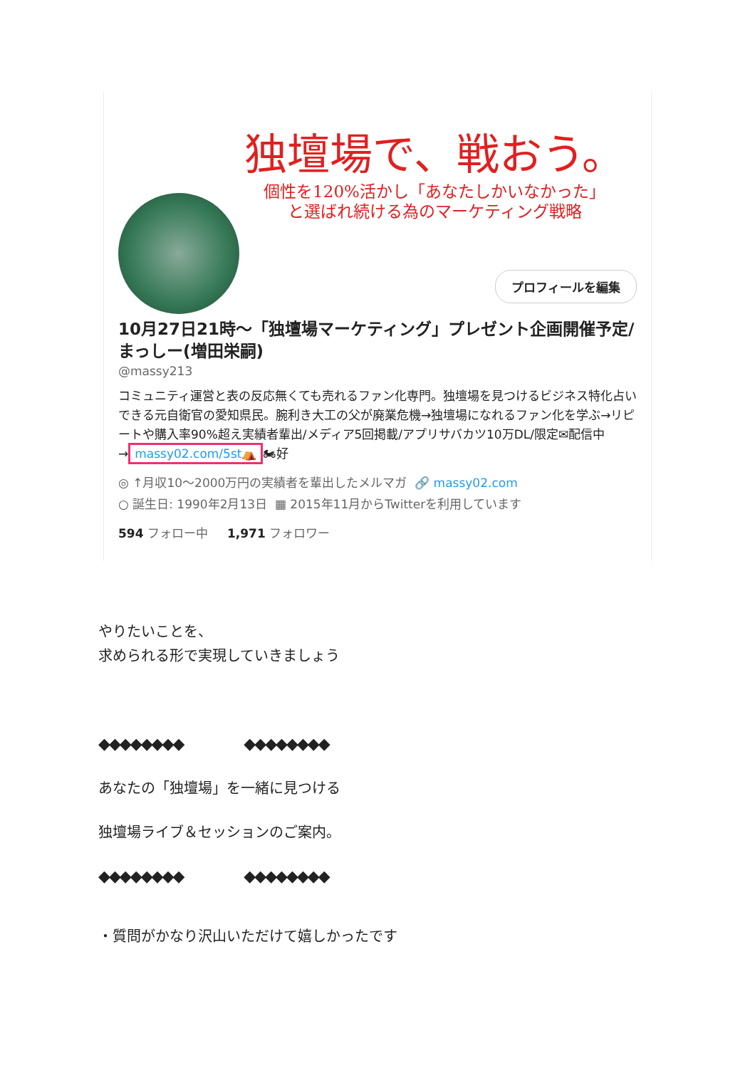独壇場で、戦おう。
個性を120%活かし「あなたしかいなかった」
と選ばれ続ける為のマーケティング戦略
プロフィールを編集
10月27日21時〜「独壇場マーケティング」プレゼント企画開催予定/まっしー(増田栄嗣)
@massy213
コミュニティ運営と表の反応無くても売れるファン化専門。独壇場を見つけるビジネス特化占いできる元自衛官の愛知県民。腕利き大工の父が廃業危機→独壇場になれるファン化を学ぶ→リピートや購入率90%超え実績者輩出/メディア5回掲載/アプリサバカツ10万DL/限定✉配信中→ massy02.com/5st⛺ 🏍好
◎ ↑月収10〜2000万円の実績者を輩出したメルマガ 🔗 massy02.com
○ 誕生日: 1990年2月13日 ▦ 2015年11月からTwitterを利用しています
594 フォロー中 1,971 フォロワー
やりたいことを、
求められる形で実現していきましょう
◆◆◆◆◆◆◆◆ ◆◆◆◆◆◆◆◆
あなたの「独壇場」を一緒に見つける
独壇場ライブ＆セッションのご案内。
◆◆◆◆◆◆◆◆ ◆◆◆◆◆◆◆◆
・質問がかなり沢山いただけて嬉しかったです